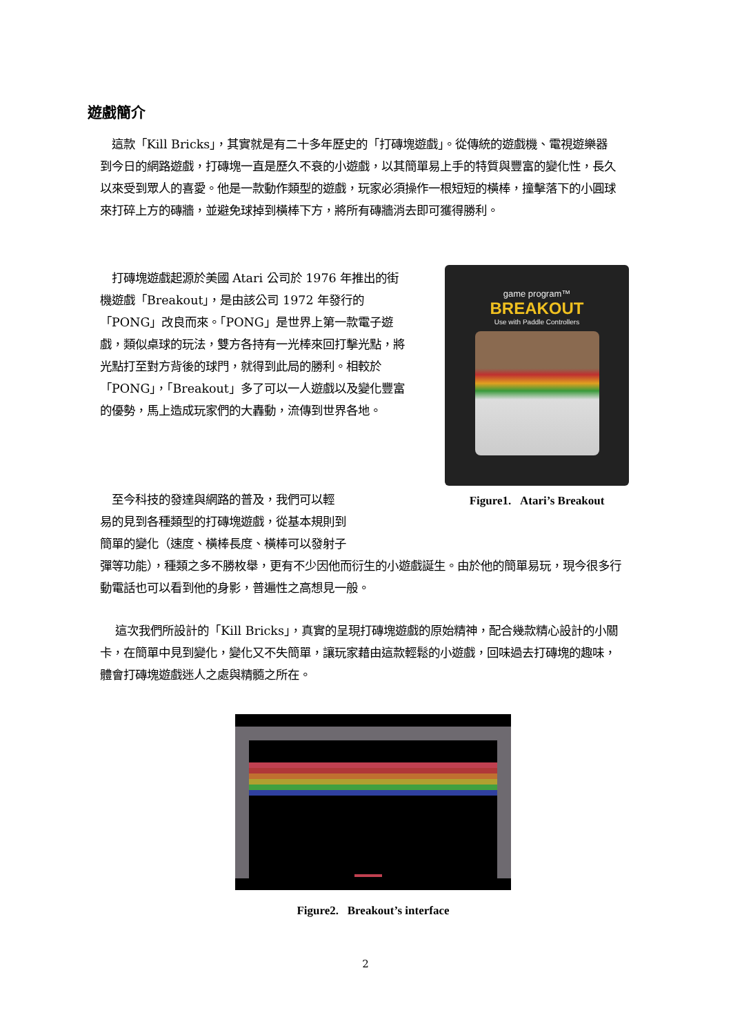遊戲簡介
這款「Kill Bricks」，其實就是有二十多年歷史的「打磚塊遊戲」。從傳統的遊戲機、電視遊樂器到今日的網路遊戲，打磚塊一直是歷久不衰的小遊戲，以其簡單易上手的特質與豐富的變化性，長久以來受到眾人的喜愛。他是一款動作類型的遊戲，玩家必須操作一根短短的橫棒，撞擊落下的小圓球來打碎上方的磚牆，並避免球掉到橫棒下方，將所有磚牆消去即可獲得勝利。
打磚塊遊戲起源於美國 Atari 公司於 1976 年推出的街機遊戲「Breakout」，是由該公司 1972 年發行的「PONG」改良而來。「PONG」是世界上第一款電子遊戲，類似桌球的玩法，雙方各持有一光棒來回打擊光點，將光點打至對方背後的球門，就得到此局的勝利。相較於「PONG」，「Breakout」多了可以一人遊戲以及變化豐富的優勢，馬上造成玩家們的大轟動，流傳到世界各地。
game program™
BREAKOUT
Use with Paddle Controllers
Figure1. Atari’s Breakout
至今科技的發達與網路的普及，我們可以輕
易的見到各種類型的打磚塊遊戲，從基本規則到
簡單的變化（速度、橫棒長度、橫棒可以發射子
彈等功能），種類之多不勝枚舉，更有不少因他而衍生的小遊戲誕生。由於他的簡單易玩，現今很多行動電話也可以看到他的身影，普遍性之高想見一般。
這次我們所設計的「Kill Bricks」，真實的呈現打磚塊遊戲的原始精神，配合幾款精心設計的小關卡，在簡單中見到變化，變化又不失簡單，讓玩家藉由這款輕鬆的小遊戲，回味過去打磚塊的趣味，體會打磚塊遊戲迷人之處與精髓之所在。
Figure2. Breakout’s interface
2